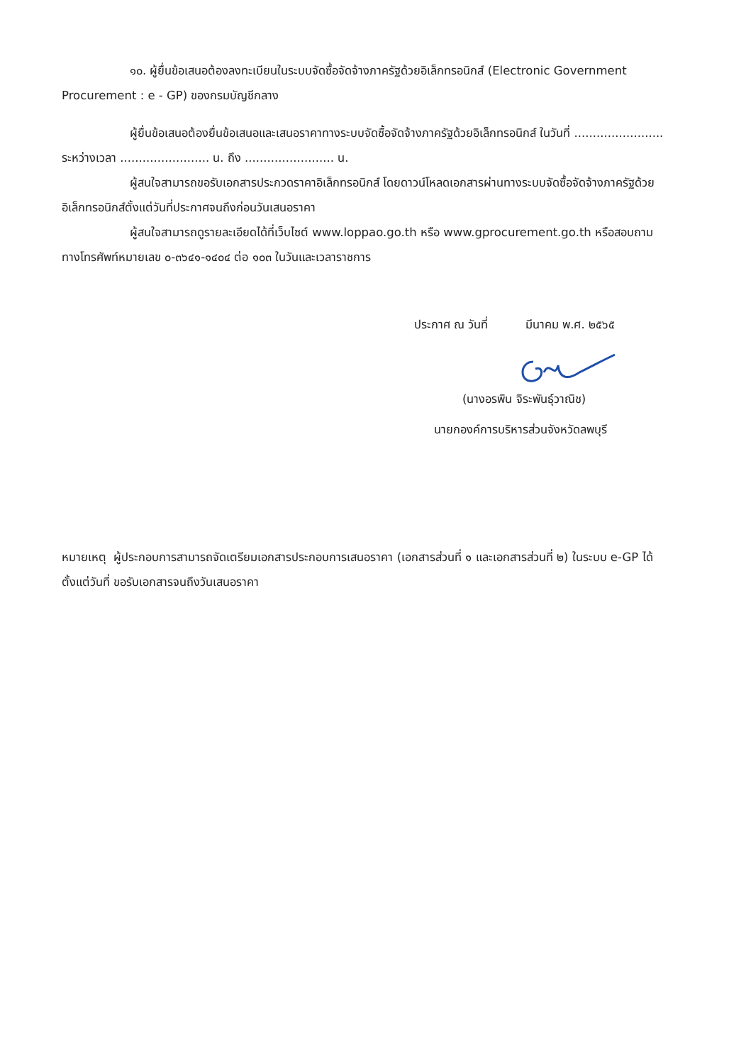๑๐. ผู้ยื่นข้อเสนอต้องลงทะเบียนในระบบจัดซื้อจัดจ้างภาครัฐด้วยอิเล็กทรอนิกส์ (Electronic Government Procurement : e - GP) ของกรมบัญชีกลาง
ผู้ยื่นข้อเสนอต้องยื่นข้อเสนอและเสนอราคาทางระบบจัดซื้อจัดจ้างภาครัฐด้วยอิเล็กทรอนิกส์ ในวันที่ ........................ ระหว่างเวลา ........................ น. ถึง ........................ น.
ผู้สนใจสามารถขอรับเอกสารประกวดราคาอิเล็กทรอนิกส์ โดยดาวน์โหลดเอกสารผ่านทางระบบจัดซื้อจัดจ้างภาครัฐด้วยอิเล็กทรอนิกส์ตั้งแต่วันที่ประกาศจนถึงก่อนวันเสนอราคา
ผู้สนใจสามารถดูรายละเอียดได้ที่เว็บไซต์ www.loppao.go.th หรือ www.gprocurement.go.th หรือสอบถามทางโทรศัพท์หมายเลข ๐-๓๖๔๑-๑๔๐๔ ต่อ ๑๐๓ ในวันและเวลาราชการ
ประกาศ ณ วันที่ มีนาคม พ.ศ. ๒๕๖๕
(นางอรพิน จิระพันธุ์วาณิช)
นายกองค์การบริหารส่วนจังหวัดลพบุรี
หมายเหตุ ผู้ประกอบการสามารถจัดเตรียมเอกสารประกอบการเสนอราคา (เอกสารส่วนที่ ๑ และเอกสารส่วนที่ ๒) ในระบบ e-GP ได้ตั้งแต่วันที่ ขอรับเอกสารจนถึงวันเสนอราคา